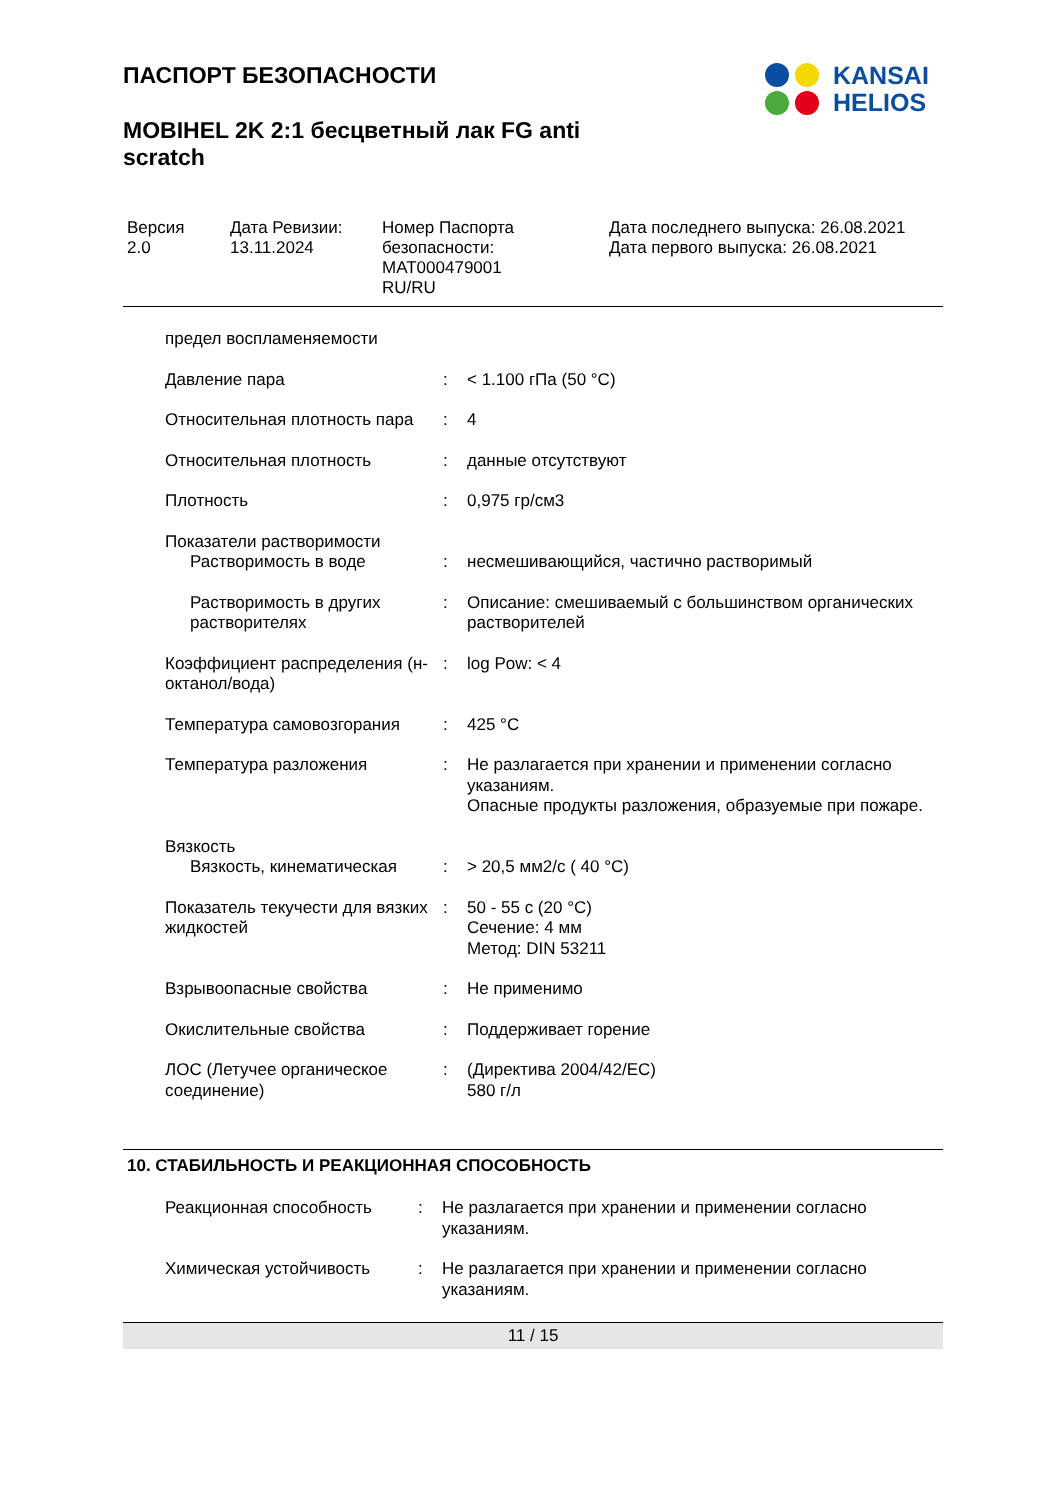ПАСПОРТ БЕЗОПАСНОСТИ
MOBIHEL 2K 2:1 бесцветный лак FG anti scratch
KANSAI
HELIOS
Версия
2.0
Дата Ревизии:
13.11.2024
Номер Паспорта безопасности:
MAT000479001
RU/RU
Дата последнего выпуска: 26.08.2021
Дата первого выпуска: 26.08.2021
| предел воспламеняемости | | |
| Давление пара | : | < 1.100 гПа (50 °C) |
| Относительная плотность пара | : | 4 |
| Относительная плотность | : | данные отсутствуют |
| Плотность | : | 0,975 гр/см3 |
| Показатели растворимости | | |
| Растворимость в воде | : | несмешивающийся, частично растворимый |
| Растворимость в других растворителях | : | Описание: смешиваемый с большинством органических растворителей |
| Коэффициент распределения (н-октанол/вода) | : | log Pow: < 4 |
| Температура самовозгорания | : | 425 °C |
| Температура разложения | : | Не разлагается при хранении и применении согласно указаниям. Опасные продукты разложения, образуемые при пожаре. |
| Вязкость | | |
| Вязкость, кинематическая | : | > 20,5 мм2/с ( 40 °C) |
| Показатель текучести для вязких жидкостей | : | 50 - 55 с (20 °C) Сечение: 4 мм Метод: DIN 53211 |
| Взрывоопасные свойства | : | Не применимо |
| Окислительные свойства | : | Поддерживает горение |
| ЛОС (Летучее органическое соединение) | : | (Директива 2004/42/EC) 580 г/л |
10. СТАБИЛЬНОСТЬ И РЕАКЦИОННАЯ СПОСОБНОСТЬ
| Реакционная способность | : | Не разлагается при хранении и применении согласно указаниям. |
| Химическая устойчивость | : | Не разлагается при хранении и применении согласно указаниям. |
11 / 15